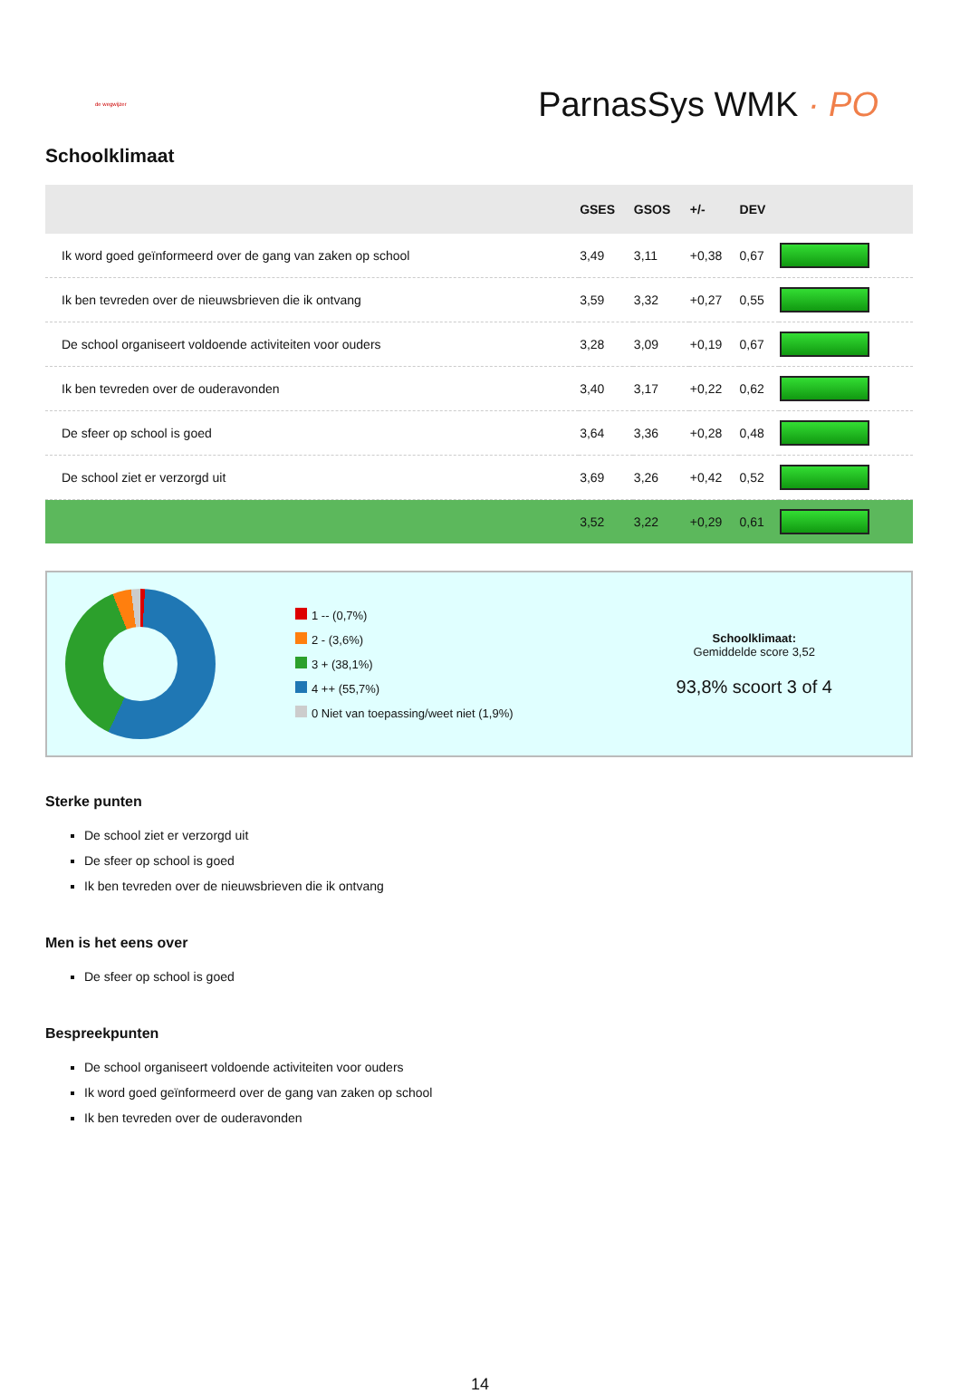de wegwijzer
ParnasSys WMK · PO
Schoolklimaat
| | GSES | GSOS | +/- | DEV | |
| --- | --- | --- | --- | --- | --- |
| Ik word goed geïnformeerd over de gang van zaken op school | 3,49 | 3,11 | +0,38 | 0,67 | |
| Ik ben tevreden over de nieuwsbrieven die ik ontvang | 3,59 | 3,32 | +0,27 | 0,55 | |
| De school organiseert voldoende activiteiten voor ouders | 3,28 | 3,09 | +0,19 | 0,67 | |
| Ik ben tevreden over de ouderavonden | 3,40 | 3,17 | +0,22 | 0,62 | |
| De sfeer op school is goed | 3,64 | 3,36 | +0,28 | 0,48 | |
| De school ziet er verzorgd uit | 3,69 | 3,26 | +0,42 | 0,52 | |
| | 3,52 | 3,22 | +0,29 | 0,61 | |
1 -- (0,7%)
2 - (3,6%)
3 + (38,1%)
4 ++ (55,7%)
0 Niet van toepassing/weet niet (1,9%)
Schoolklimaat:
Gemiddelde score 3,52
93,8% scoort 3 of 4
Sterke punten
De school ziet er verzorgd uit
De sfeer op school is goed
Ik ben tevreden over de nieuwsbrieven die ik ontvang
Men is het eens over
De sfeer op school is goed
Bespreekpunten
De school organiseert voldoende activiteiten voor ouders
Ik word goed geïnformeerd over de gang van zaken op school
Ik ben tevreden over de ouderavonden
14